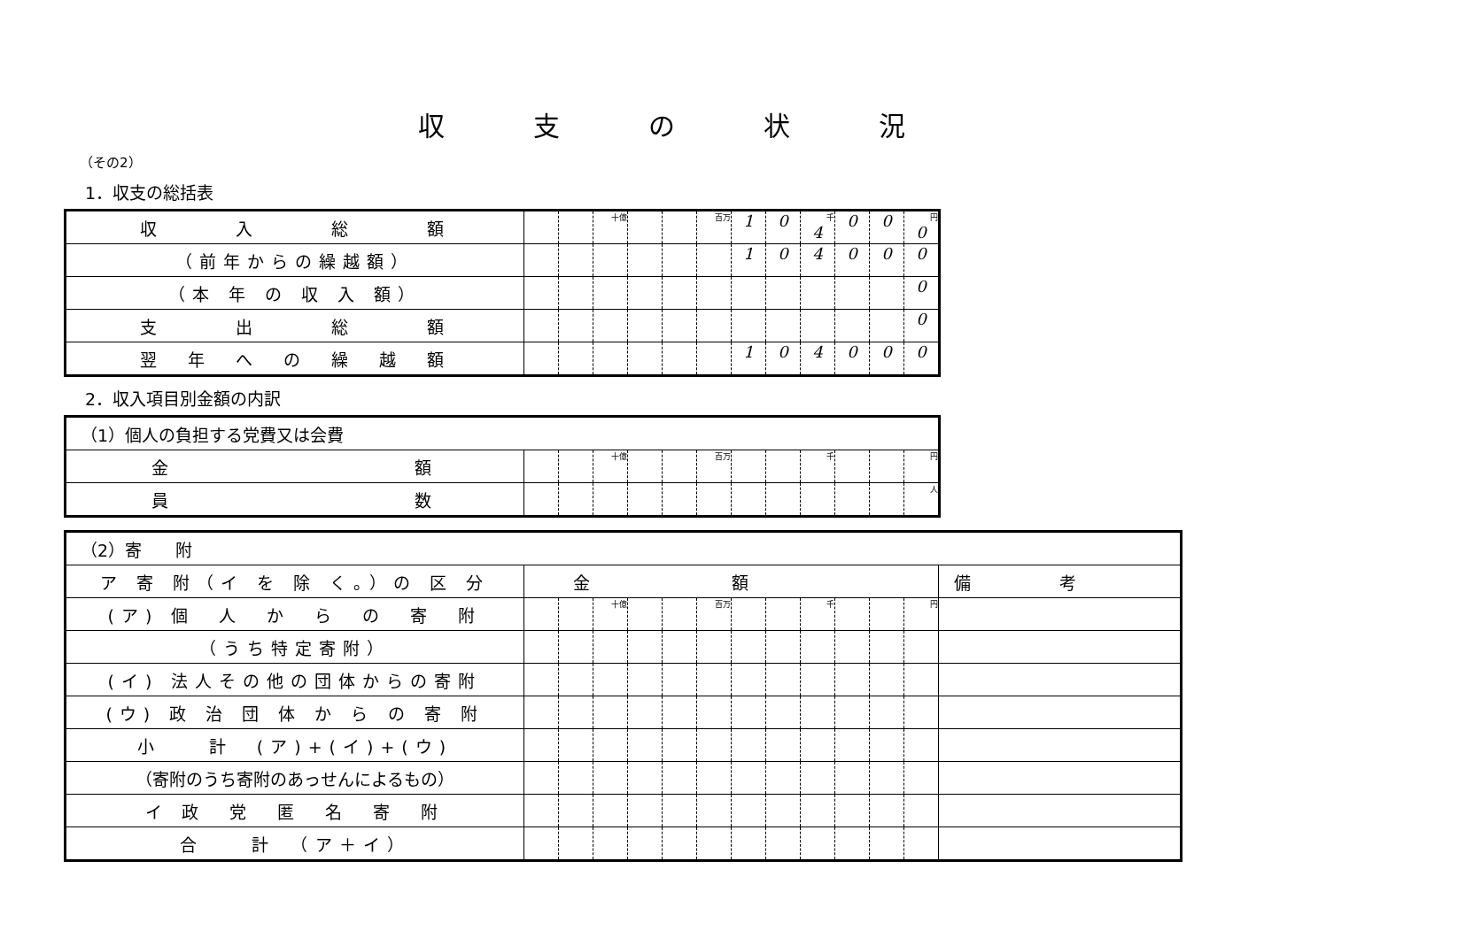収支の状況
（その2）
1．収支の総括表
| 収 入 総 額 | | | 十億 | | | 百万 | 1 | 0 | 千 4 | 0 | 0 | 円 0 |
| （前年からの繰越額） | | | | | | | 1 | 0 | 4 | 0 | 0 | 0 |
| （本 年 の 収 入 額） | | | | | | | | | | | | 0 |
| 支 出 総 額 | | | | | | | | | | | | 0 |
| 翌 年 へ の 繰 越 額 | | | | | | | 1 | 0 | 4 | 0 | 0 | 0 |
2．収入項目別金額の内訳
| （1）個人の負担する党費又は会費 | | | | | | | | | | | | |
| 金 額 | | | 十億 | | | 百万 | | | 千 | | | 円 |
| 員 数 | | | | | | | | | | | | 人 |
| （2）寄 附 | | | | | | | | | | | | | |
| ア 寄 附（イ を 除 く。）の 区 分 | 金額 | | | | | | | | | | | | 備考 |
| (ア) 個 人 か ら の 寄 附 | | | 十億 | | | 百万 | | | 千 | | | 円 | |
| （うち特定寄附） | | | | | | | | | | | | | |
| (イ) 法人その他の団体からの寄附 | | | | | | | | | | | | | |
| (ウ) 政 治 団 体 か ら の 寄 附 | | | | | | | | | | | | | |
| 小 計 (ア)+(イ)+(ウ) | | | | | | | | | | | | | |
| （寄附のうち寄附のあっせんによるもの） | | | | | | | | | | | | | |
| イ 政 党 匿 名 寄 附 | | | | | | | | | | | | | |
| 合 計 （ア＋イ） | | | | | | | | | | | | | |